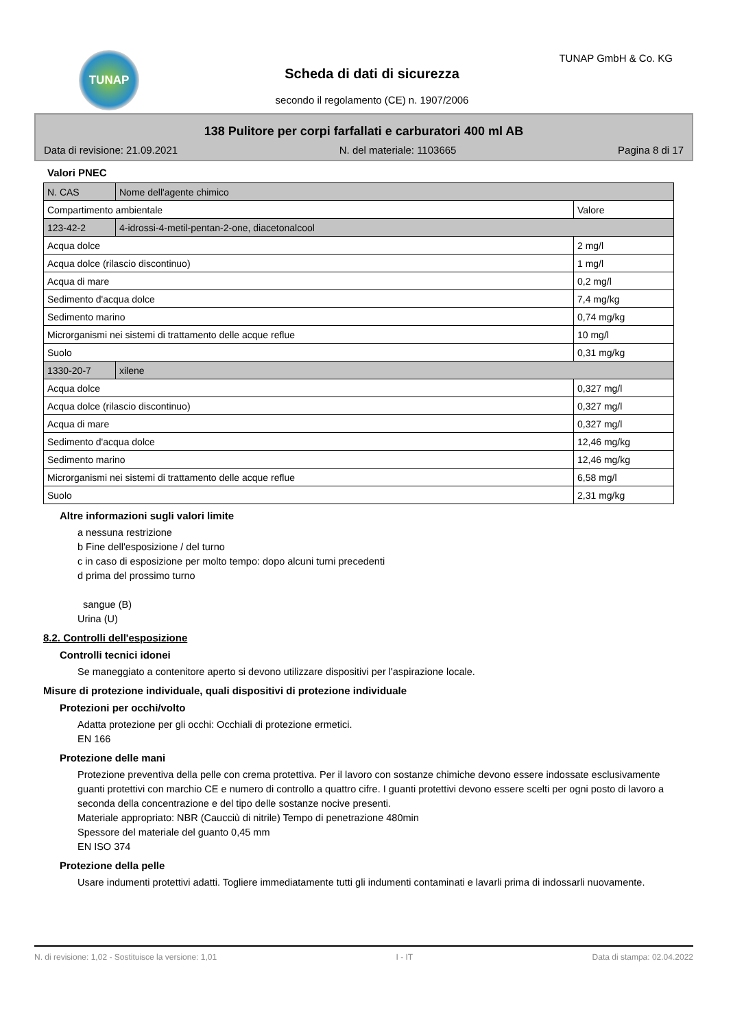TUNAP TUNAP GmbH & Co. KG
Scheda di dati di sicurezza
secondo il regolamento (CE) n. 1907/2006
138 Pulitore per corpi farfallati e carburatori 400 ml AB
Data di revisione: 21.09.2021 N. del materiale: 1103665 Pagina 8 di 17
Valori PNEC
| N. CAS | Nome dell'agente chimico | |
| Compartimento ambientale | | Valore |
| 123-42-2 | 4-idrossi-4-metil-pentan-2-one, diacetonalcool | |
| Acqua dolce | | 2 mg/l |
| Acqua dolce (rilascio discontinuo) | | 1 mg/l |
| Acqua di mare | | 0,2 mg/l |
| Sedimento d'acqua dolce | | 7,4 mg/kg |
| Sedimento marino | | 0,74 mg/kg |
| Microrganismi nei sistemi di trattamento delle acque reflue | | 10 mg/l |
| Suolo | | 0,31 mg/kg |
| 1330-20-7 | xilene | |
| Acqua dolce | | 0,327 mg/l |
| Acqua dolce (rilascio discontinuo) | | 0,327 mg/l |
| Acqua di mare | | 0,327 mg/l |
| Sedimento d'acqua dolce | | 12,46 mg/kg |
| Sedimento marino | | 12,46 mg/kg |
| Microrganismi nei sistemi di trattamento delle acque reflue | | 6,58 mg/l |
| Suolo | | 2,31 mg/kg |
Altre informazioni sugli valori limite
a nessuna restrizione
b Fine dell'esposizione / del turno
c in caso di esposizione per molto tempo: dopo alcuni turni precedenti
d prima del prossimo turno
sangue (B)
Urina (U)
8.2. Controlli dell'esposizione
Controlli tecnici idonei
Se maneggiato a contenitore aperto si devono utilizzare dispositivi per l'aspirazione locale.
Misure di protezione individuale, quali dispositivi di protezione individuale
Protezioni per occhi/volto
Adatta protezione per gli occhi: Occhiali di protezione ermetici.
EN 166
Protezione delle mani
Protezione preventiva della pelle con crema protettiva. Per il lavoro con sostanze chimiche devono essere indossate esclusivamente guanti protettivi con marchio CE e numero di controllo a quattro cifre. I guanti protettivi devono essere scelti per ogni posto di lavoro a seconda della concentrazione e del tipo delle sostanze nocive presenti.
Materiale appropriato: NBR (Caucciù di nitrile) Tempo di penetrazione 480min
Spessore del materiale del guanto 0,45 mm
EN ISO 374
Protezione della pelle
Usare indumenti protettivi adatti. Togliere immediatamente tutti gli indumenti contaminati e lavarli prima di indossarli nuovamente.
N. di revisione: 1,02 - Sostituisce la versione: 1,01 I - IT Data di stampa: 02.04.2022